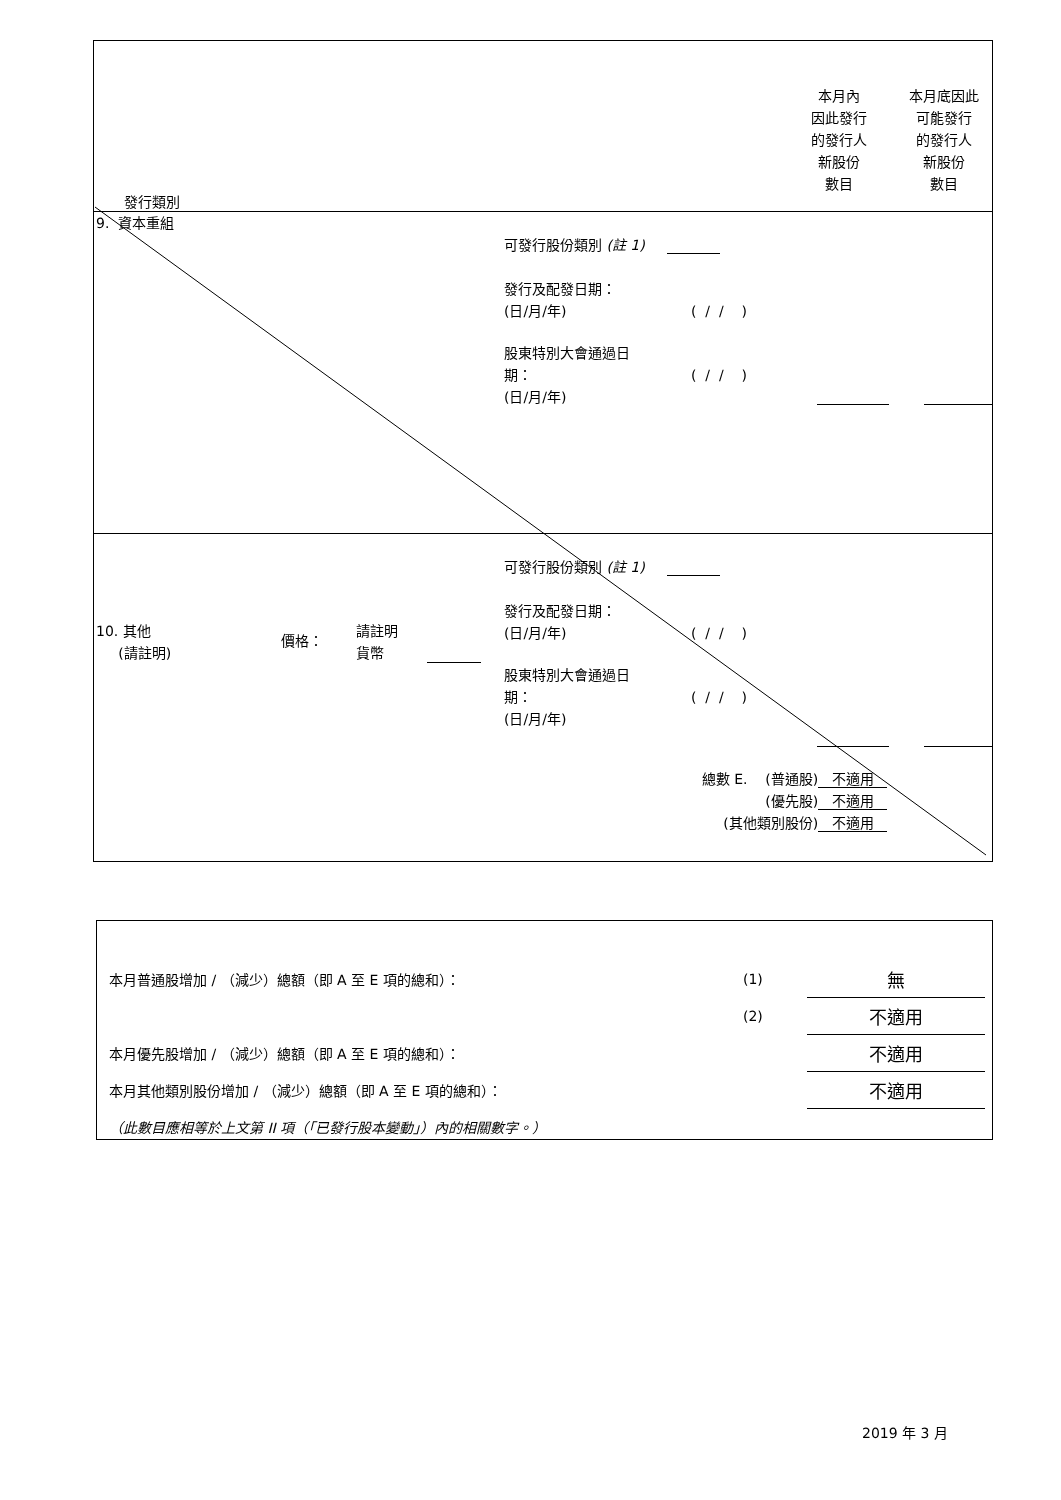本月內
因此發行
的發行人
新股份
數目
本月底因此
可能發行
的發行人
新股份
數目
發行類別
9. 資本重組
可發行股份類別 (註 1)
發行及配發日期：
(日/月/年)
( / / )
股東特別大會通過日
期：
(日/月/年)
( / / )
可發行股份類別 (註 1)
10. 其他
(請註明)
價格：
請註明
貨幣
發行及配發日期：
(日/月/年)
( / / )
股東特別大會通過日
期：
(日/月/年)
( / / )
總數 E. (普通股) 不適用
(優先股) 不適用
(其他類別股份) 不適用
| 本月普通股增加 / （減少）總額（即 A 至 E 項的總和）： | (1) | 無 |
| | (2) | 不適用 |
| 本月優先股增加 / （減少）總額（即 A 至 E 項的總和）： | | 不適用 |
| 本月其他類別股份增加 / （減少）總額（即 A 至 E 項的總和）： | | 不適用 |
| （此數目應相等於上文第 II 項（「已發行股本變動」）內的相關數字。） | | |
2019 年 3 月